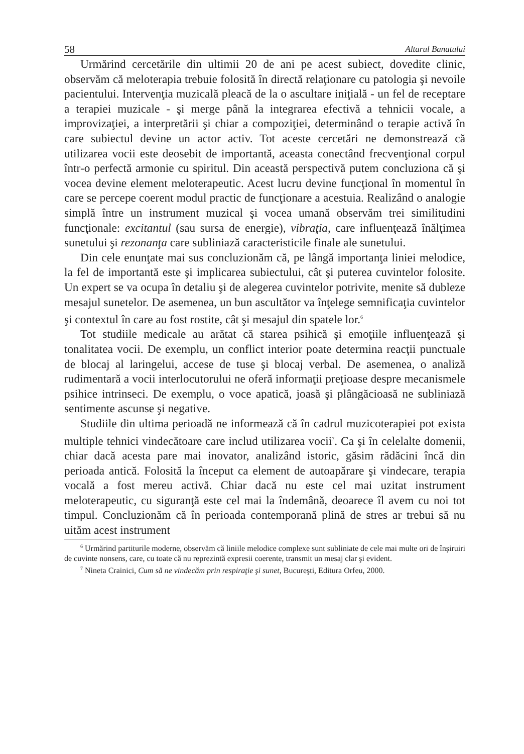58 Altarul Banatului
Urmărind cercetările din ultimii 20 de ani pe acest subiect, dovedite clinic, observăm că meloterapia trebuie folosită în directă relaţionare cu patologia şi nevoile pacientului. Intervenţia muzicală pleacă de la o ascultare iniţială - un fel de receptare a terapiei muzicale - şi merge până la integrarea efectivă a tehnicii vocale, a improvizaţiei, a interpretării şi chiar a compoziţiei, determinând o terapie activă în care subiectul devine un actor activ. Tot aceste cercetări ne demonstrează că utilizarea vocii este deosebit de importantă, aceasta conectând frecvenţional corpul într-o perfectă armonie cu spiritul. Din această perspectivă putem concluziona că şi vocea devine element meloterapeutic. Acest lucru devine funcţional în momentul în care se percepe coerent modul practic de funcţionare a acestuia. Realizând o analogie simplă între un instrument muzical şi vocea umană observăm trei similitudini funcţionale: excitantul (sau sursa de energie), vibraţia, care influenţează înălţimea sunetului şi rezonanţa care subliniază caracteristicile finale ale sunetului.
Din cele enunţate mai sus concluzionăm că, pe lângă importanţa liniei melodice, la fel de importantă este şi implicarea subiectului, cât şi puterea cuvintelor folosite. Un expert se va ocupa în detaliu şi de alegerea cuvintelor potrivite, menite să dubleze mesajul sunetelor. De asemenea, un bun ascultător va înţelege semnificaţia cuvintelor şi contextul în care au fost rostite, cât şi mesajul din spatele lor.<sup>6</sup>
Tot studiile medicale au arătat că starea psihică şi emoţiile influenţează şi tonalitatea vocii. De exemplu, un conflict interior poate determina reacţii punctuale de blocaj al laringelui, accese de tuse şi blocaj verbal. De asemenea, o analiză rudimentară a vocii interlocutorului ne oferă informaţii preţioase despre mecanismele psihice intrinseci. De exemplu, o voce apatică, joasă şi plângăcioasă ne subliniază sentimente ascunse şi negative.
Studiile din ultima perioadă ne informează că în cadrul muzicoterapiei pot exista multiple tehnici vindecătoare care includ utilizarea vocii<sup>7</sup>. Ca şi în celelalte domenii, chiar dacă acesta pare mai inovator, analizând istoric, găsim rădăcini încă din perioada antică. Folosită la început ca element de autoapărare şi vindecare, terapia vocală a fost mereu activă. Chiar dacă nu este cel mai uzitat instrument meloterapeutic, cu siguranţă este cel mai la îndemână, deoarece îl avem cu noi tot timpul. Concluzionăm că în perioada contemporană plină de stres ar trebui să nu uităm acest instrument
<sup>6</sup> Urmărind partiturile moderne, observăm că liniile melodice complexe sunt subliniate de cele mai multe ori de înşiruiri de cuvinte nonsens, care, cu toate că nu reprezintă expresii coerente, transmit un mesaj clar şi evident.
<sup>7</sup> Nineta Crainici, Cum să ne vindecăm prin respiraţie şi sunet, Bucureşti, Editura Orfeu, 2000.